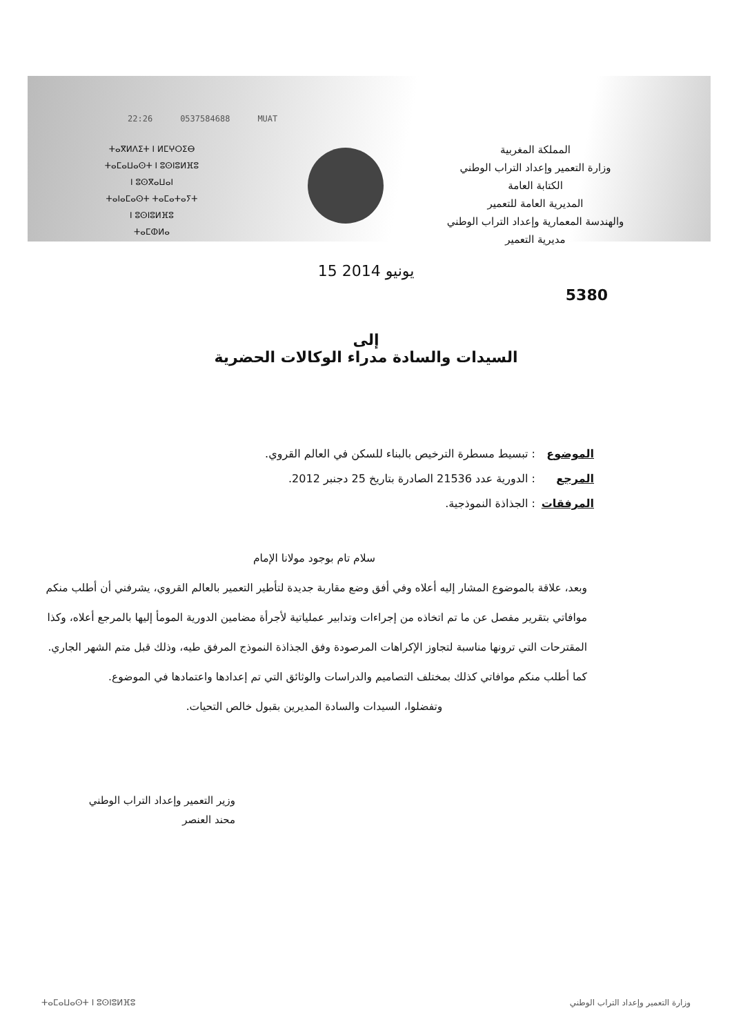22:26 0537584688 MUAT
ⵜⴰⴳⵍⴷⵉⵜ ⵏ ⵍⵎⵖⵔⵉⴱ
ⵜⴰⵎⴰⵡⴰⵙⵜ ⵏ ⵓⵙⵏⵓⵍⴼⵓ
ⵏ ⵓⵙⴳⴰⵡⴰⵏ
ⵜⴰⵏⴰⵎⴰⵙⵜ ⵜⴰⵎⴰⵜⴰⵢⵜ
ⵏ ⵓⵙⵏⵓⵍⴼⵓ
ⵜⴰⵎⵀⵍⴰ
المملكة المغربية
وزارة التعمير وإعداد التراب الوطني
الكتابة العامة
المديرية العامة للتعمير
والهندسة المعمارية وإعداد التراب الوطني
مديرية التعمير
15 يونيو 2014
5380
إلى
السيدات والسادة مدراء الوكالات الحضرية
الموضوع : تبسيط مسطرة الترخيص بالبناء للسكن في العالم القروي.
المرجع : الدورية عدد 21536 الصادرة بتاريخ 25 دجنبر 2012.
المرفقات : الجذاذة النموذجية.
سلام تام بوجود مولانا الإمام
وبعد، علاقة بالموضوع المشار إليه أعلاه وفي أفق وضع مقاربة جديدة لتأطير التعمير بالعالم القروي، يشرفني أن أطلب منكم موافاتي بتقرير مفصل عن ما تم اتخاذه من إجراءات وتدابير عملياتية لأجرأة مضامين الدورية المومأ إليها بالمرجع أعلاه، وكذا المقترحات التي ترونها مناسبة لتجاوز الإكراهات المرصودة وفق الجذاذة النموذج المرفق طيه، وذلك قبل متم الشهر الجاري.
كما أطلب منكم موافاتي كذلك بمختلف التصاميم والدراسات والوثائق التي تم إعدادها واعتمادها في الموضوع.
وتفضلوا، السيدات والسادة المديرين بقبول خالص التحيات.
وزير التعمير وإعداد التراب الوطني
محند العنصر
ⵜⴰⵎⴰⵡⴰⵙⵜ ⵏ ⵓⵙⵏⵓⵍⴼⵓ وزارة التعمير وإعداد التراب الوطني